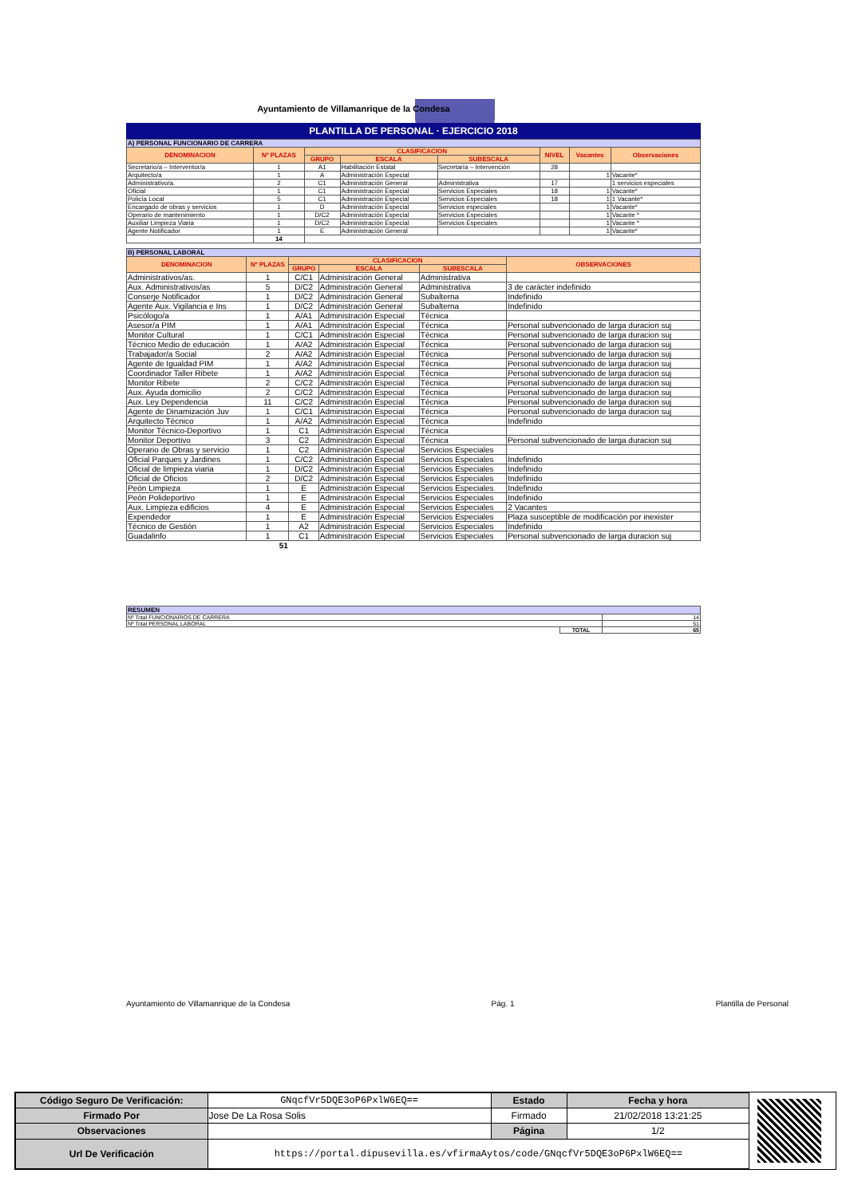Ayuntamiento de Villamanrique de la Condesa
PLANTILLA DE PERSONAL · EJERCICIO 2018
| A) PERSONAL FUNCIONARIO DE CARRERA | | | | | | | |
| DENOMINACION | Nº PLAZAS | CLASIFICACION | | | NIVEL | Vacantes | Observaciones |
| | | GRUPO | ESCALA | SUBESCALA | | | |
| Secretario/a – Interventor/a | 1 | A1 | Habilitación Estatal | Secretaría – Intervención | 28 | | |
| Arquitecto/a | 1 | A | Administración Especial | | | 1 | Vacante* |
| Administrativo/a. | 2 | C1 | Administración General | Administrativa | 17 | | 1 servicios especiales |
| Oficial | 1 | C1 | Administración Especial | Servicios Especiales | 18 | 1 | Vacante* |
| Policía Local | 5 | C1 | Administración Especial | Servicios Especiales | 18 | 1 | 1 Vacante* |
| Encargado de obras y servicios | 1 | D | Administración Especial | Servicios especiales | | 1 | Vacante* |
| Operario de mantenimiento | 1 | D/C2 | Administración Especial | Servicios Especiales | | 1 | Vacante * |
| Auxiliar Limpieza Viaria | 1 | D/C2 | Administración Especial | Servicios Especiales | | 1 | Vacante * |
| Agente Notificador | 1 | E | Administración General | | | 1 | Vacante* |
| | 14 | | | | | | |
| B) PERSONAL LABORAL | | | | | |
| DENOMINACION | Nº PLAZAS | CLASIFICACION | | | OBSERVACIONES |
| | | GRUPO | ESCALA | SUBESCALA | |
| Administrativos/as. | 1 | C/C1 | Administración General | Administrativa | |
| Aux. Administrativos/as | 5 | D/C2 | Administración General | Administrativa | 3 de carácter indefinido |
| Conserje Notificador | 1 | D/C2 | Administración General | Subalterna | Indefinido |
| Agente Aux. Vigilancia e Ins | 1 | D/C2 | Administración General | Subalterna | Indefinido |
| Psicólogo/a | 1 | A/A1 | Administración Especial | Técnica | |
| Asesor/a PIM | 1 | A/A1 | Administración Especial | Técnica | Personal subvencionado de larga duracion suj |
| Monitor Cultural | 1 | C/C1 | Administración Especial | Técnica | Personal subvencionado de larga duracion suj |
| Técnico Medio de educación | 1 | A/A2 | Administración Especial | Técnica | Personal subvencionado de larga duracion suj |
| Trabajador/a Social | 2 | A/A2 | Administración Especial | Técnica | Personal subvencionado de larga duracion suj |
| Agente de Igualdad PIM | 1 | A/A2 | Administración Especial | Técnica | Personal subvencionado de larga duracion suj |
| Coordinador Taller Ribete | 1 | A/A2 | Administración Especial | Técnica | Personal subvencionado de larga duracion suj |
| Monitor Ribete | 2 | C/C2 | Administración Especial | Técnica | Personal subvencionado de larga duracion suj |
| Aux. Ayuda domicilio | 2 | C/C2 | Administración Especial | Técnica | Personal subvencionado de larga duracion suj |
| Aux. Ley Dependencia | 11 | C/C2 | Administración Especial | Técnica | Personal subvencionado de larga duracion suj |
| Agente de Dinamización Juv | 1 | C/C1 | Administración Especial | Técnica | Personal subvencionado de larga duracion suj |
| Arquitecto Técnico | 1 | A/A2 | Administración Especial | Técnica | Indefinido |
| Monitor Técnico-Deportivo | 1 | C1 | Administración Especial | Técnica | |
| Monitor Deportivo | 3 | C2 | Administración Especial | Técnica | Personal subvencionado de larga duracion suj |
| Operario de Obras y servicio | 1 | C2 | Administración Especial | Servicios Especiales | |
| Oficial Parques y Jardines | 1 | C/C2 | Administración Especial | Servicios Especiales | Indefinido |
| Oficial de limpieza viaria | 1 | D/C2 | Administración Especial | Servicios Especiales | Indefinido |
| Oficial de Oficios | 2 | D/C2 | Administración Especial | Servicios Especiales | Indefinido |
| Peón Limpieza | 1 | E | Administración Especial | Servicios Especiales | Indefinido |
| Peón Polideportivo | 1 | E | Administración Especial | Servicios Especiales | Indefinido |
| Aux. Limpieza edificios | 4 | E | Administración Especial | Servicios Especiales | 2 Vacantes |
| Expendedor | 1 | E | Administración Especial | Servicios Especiales | Plaza susceptible de modificación por inexister |
| Técnico de Gestión | 1 | A2 | Administración Especial | Servicios Especiales | Indefinido |
| Guadalinfo | 1 | C1 | Administración Especial | Servicios Especiales | Personal subvencionado de larga duracion suj |
| | 51 | | | | |
| RESUMEN | | |
| Nº Total FUNCIONARIOS DE CARRERA | | 14 |
| Nº Total PERSONAL LABORAL | | 51 |
| | TOTAL | 65 |
Ayuntamiento de Villamanrique de la Condesa Pág. 1 Plantilla de Personal
| Código Seguro De Verificación: | GNqcfVr5DQE3oP6PxlW6EQ== | Estado | Fecha y hora |
| Firmado Por | Jose De La Rosa Solis | Firmado | 21/02/2018 13:21:25 |
| Observaciones | | Página | 1/2 |
| Url De Verificación | https://portal.dipusevilla.es/vfirmaAytos/code/GNqcfVr5DQE3oP6PxlW6EQ== | | |